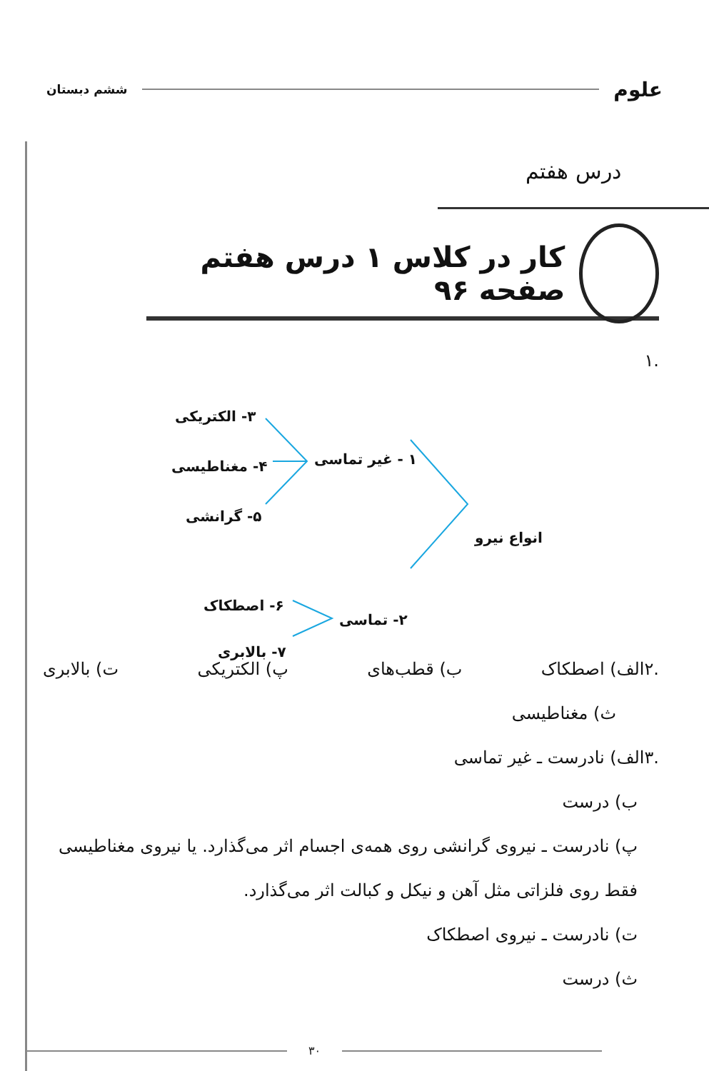علوم ششم دبستان
درس هفتم
کار در کلاس ۱ درس هفتم صفحه ۹۶
.۱
۳- الکتریکی
۱ - غیر تماسی ۴- مغناطیسی
۵- گرانشی
انواع نیرو
۶- اصطکاک
۲- تماسی
۷- بالابری
.۲الف) اصطکاک ب) قطب‌های پ) الکتریکی ت) بالابری
ث) مغناطیسی
.۳الف) نادرست ـ غیر تماسی
ب) درست
پ) نادرست ـ نیروی گرانشی روی همه‌ی اجسام اثر می‌گذارد. یا نیروی مغناطیسی فقط روی فلزاتی مثل آهن و نیکل و کبالت اثر می‌گذارد.
ت) نادرست ـ نیروی اصطکاک
ث) درست
۳۰